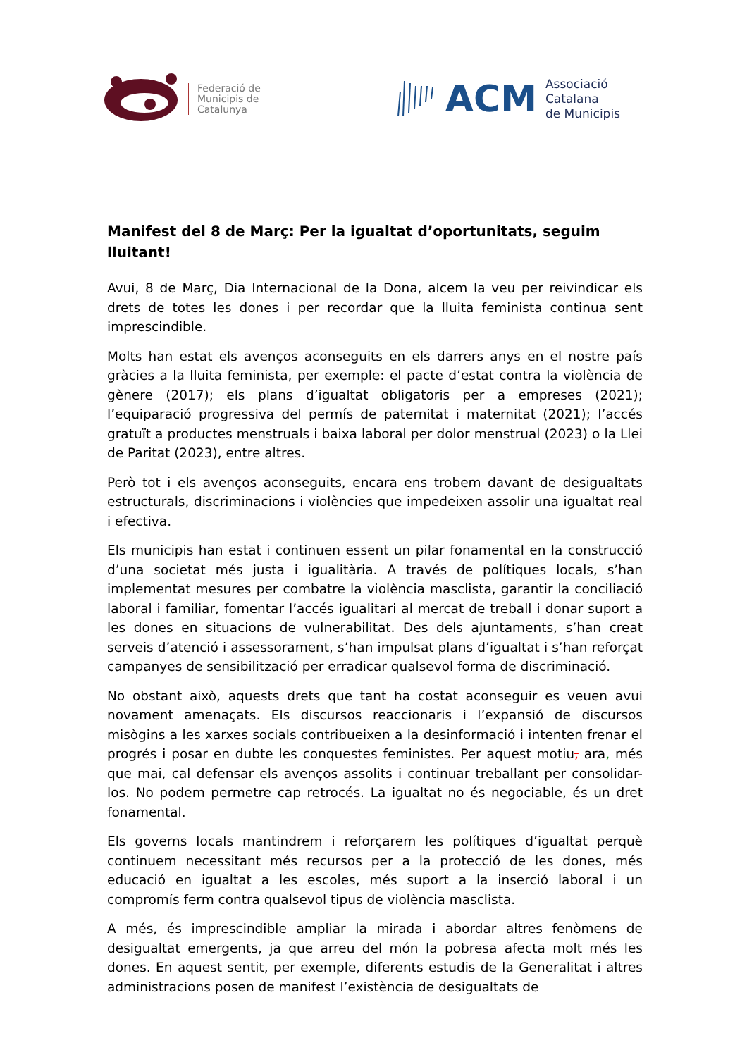Federació de
Municipis de
Catalunya
ACM
Associació
Catalana
de Municipis
Manifest del 8 de Març: Per la igualtat d’oportunitats, seguim lluitant!
Avui, 8 de Març, Dia Internacional de la Dona, alcem la veu per reivindicar els drets de totes les dones i per recordar que la lluita feminista continua sent imprescindible.
Molts han estat els avenços aconseguits en els darrers anys en el nostre país gràcies a la lluita feminista, per exemple: el pacte d’estat contra la violència de gènere (2017); els plans d’igualtat obligatoris per a empreses (2021); l’equiparació progressiva del permís de paternitat i maternitat (2021); l’accés gratuït a productes menstruals i baixa laboral per dolor menstrual (2023) o la Llei de Paritat (2023), entre altres.
Però tot i els avenços aconseguits, encara ens trobem davant de desigualtats estructurals, discriminacions i violències que impedeixen assolir una igualtat real i efectiva.
Els municipis han estat i continuen essent un pilar fonamental en la construcció d’una societat més justa i igualitària. A través de polítiques locals, s’han implementat mesures per combatre la violència masclista, garantir la conciliació laboral i familiar, fomentar l’accés igualitari al mercat de treball i donar suport a les dones en situacions de vulnerabilitat. Des dels ajuntaments, s’han creat serveis d’atenció i assessorament, s’han impulsat plans d’igualtat i s’han reforçat campanyes de sensibilització per erradicar qualsevol forma de discriminació.
No obstant això, aquests drets que tant ha costat aconseguir es veuen avui novament amenaçats. Els discursos reaccionaris i l’expansió de discursos misògins a les xarxes socials contribueixen a la desinformació i intenten frenar el progrés i posar en dubte les conquestes feministes. Per aquest motiu, ara, més que mai, cal defensar els avenços assolits i continuar treballant per consolidar-los. No podem permetre cap retrocés. La igualtat no és negociable, és un dret fonamental.
Els governs locals mantindrem i reforçarem les polítiques d’igualtat perquè continuem necessitant més recursos per a la protecció de les dones, més educació en igualtat a les escoles, més suport a la inserció laboral i un compromís ferm contra qualsevol tipus de violència masclista.
A més, és imprescindible ampliar la mirada i abordar altres fenòmens de desigualtat emergents, ja que arreu del món la pobresa afecta molt més les dones. En aquest sentit, per exemple, diferents estudis de la Generalitat i altres administracions posen de manifest l’existència de desigualtats de